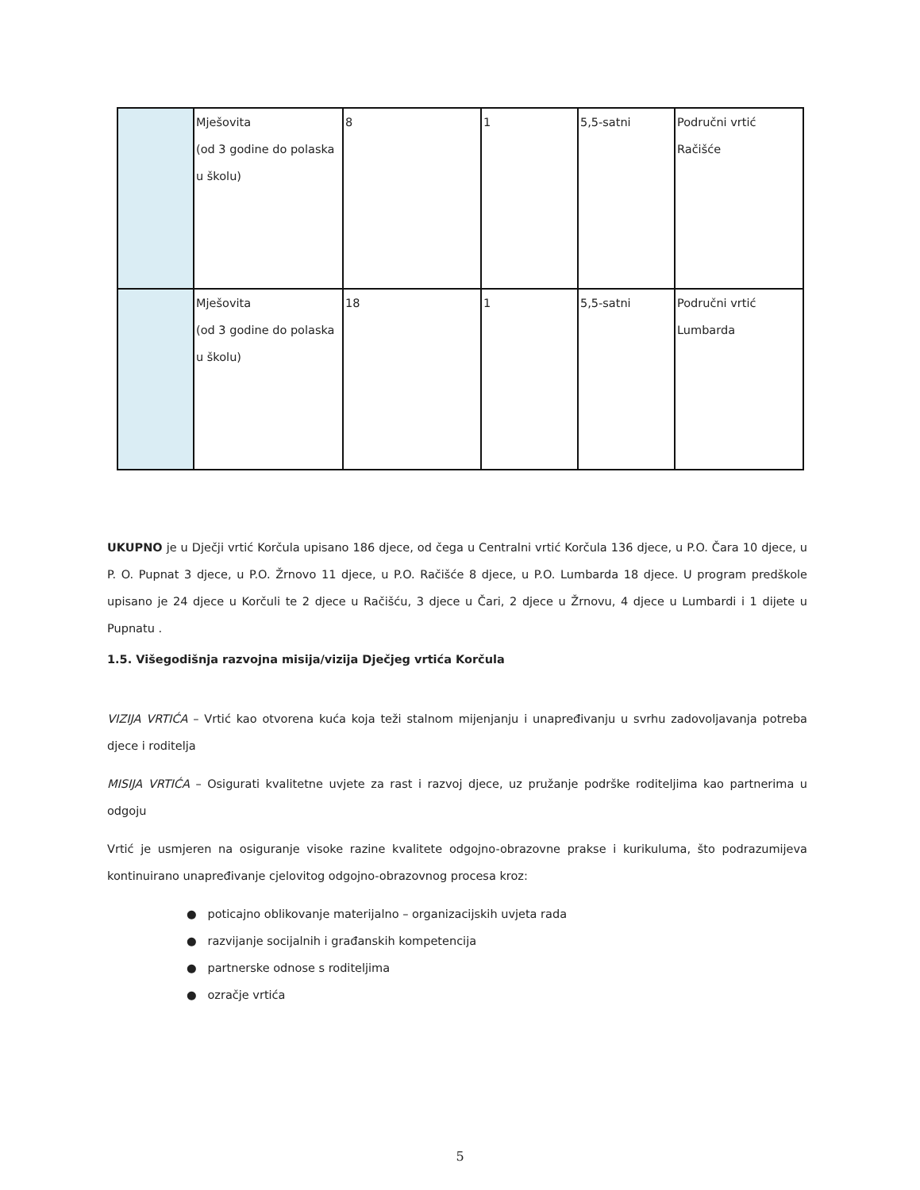| | Mješovita (od 3 godine do polaska u školu) | 8 | 1 | 5,5-satni | Područni vrtić Račišće |
| | Mješovita (od 3 godine do polaska u školu) | 18 | 1 | 5,5-satni | Područni vrtić Lumbarda |
UKUPNO je u Dječji vrtić Korčula upisano 186 djece, od čega u Centralni vrtić Korčula 136 djece, u P.O. Čara 10 djece, u P. O. Pupnat 3 djece, u P.O. Žrnovo 11 djece, u P.O. Račišće 8 djece, u P.O. Lumbarda 18 djece. U program predškole upisano je 24 djece u Korčuli te 2 djece u Račišću, 3 djece u Čari, 2 djece u Žrnovu, 4 djece u Lumbardi i 1 dijete u Pupnatu .
1.5. Višegodišnja razvojna misija/vizija Dječjeg vrtića Korčula
VIZIJA VRTIĆA – Vrtić kao otvorena kuća koja teži stalnom mijenjanju i unapređivanju u svrhu zadovoljavanja potreba djece i roditelja
MISIJA VRTIĆA – Osigurati kvalitetne uvjete za rast i razvoj djece, uz pružanje podrške roditeljima kao partnerima u odgoju
Vrtić je usmjeren na osiguranje visoke razine kvalitete odgojno-obrazovne prakse i kurikuluma, što podrazumijeva kontinuirano unapređivanje cjelovitog odgojno-obrazovnog procesa kroz:
● poticajno oblikovanje materijalno – organizacijskih uvjeta rada
● razvijanje socijalnih i građanskih kompetencija
● partnerske odnose s roditeljima
● ozračje vrtića
5